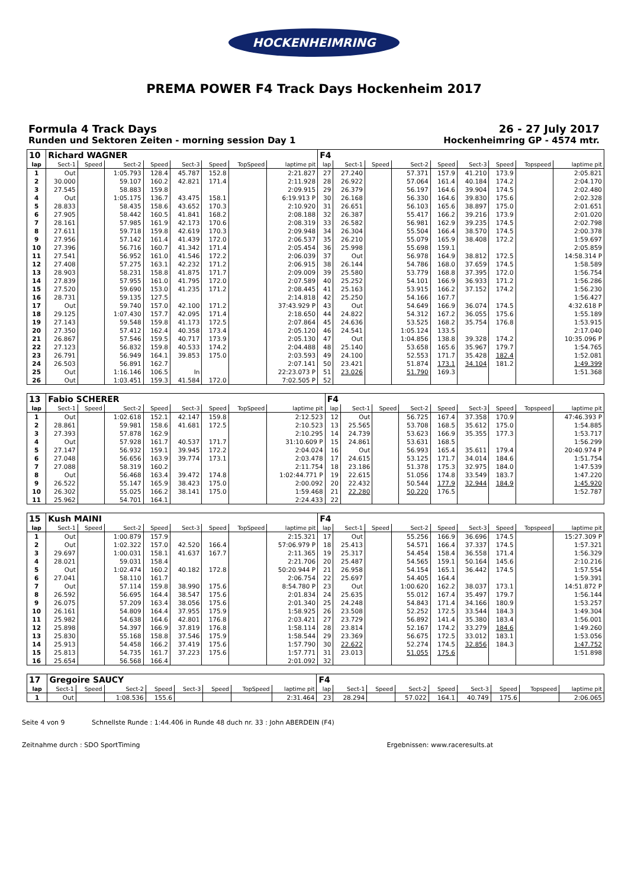HOCKENHEIMRING
PREMA POWER F4 Track Days Hockenheim 2017
Formula 4 Track Days
Runden und Sektoren Zeiten - morning session Day 1
26 - 27 July 2017
Hockenheimring GP - 4574 mtr.
| 10 | Richard WAGNER | | | | | | | | F4 | | | | | | | | |
| lap | Sect-1 | Speed | Sect-2 | Speed | Sect-3 | Speed | TopSpeed | laptime pit | lap | Sect-1 | Speed | Sect-2 | Speed | Sect-3 | Speed | Topspeed | laptime pit |
| 1 | Out | | 1:05.793 | 128.4 | 45.787 | 152.8 | | 2:21.827 | 27 | 27.240 | | 57.371 | 157.9 | 41.210 | 173.9 | | 2:05.821 |
| 2 | 30.000 | | 59.107 | 160.2 | 42.821 | 171.4 | | 2:11.928 | 28 | 26.922 | | 57.064 | 161.4 | 40.184 | 174.2 | | 2:04.170 |
| 3 | 27.545 | | 58.883 | 159.8 | | | | 2:09.915 | 29 | 26.379 | | 56.197 | 164.6 | 39.904 | 174.5 | | 2:02.480 |
| 4 | Out | | 1:05.175 | 136.7 | 43.475 | 158.1 | | 6:19.913 P | 30 | 26.168 | | 56.330 | 164.6 | 39.830 | 175.6 | | 2:02.328 |
| 5 | 28.833 | | 58.435 | 158.6 | 43.652 | 170.3 | | 2:10.920 | 31 | 26.651 | | 56.103 | 165.6 | 38.897 | 175.0 | | 2:01.651 |
| 6 | 27.905 | | 58.442 | 160.5 | 41.841 | 168.2 | | 2:08.188 | 32 | 26.387 | | 55.417 | 166.2 | 39.216 | 173.9 | | 2:01.020 |
| 7 | 28.161 | | 57.985 | 161.9 | 42.173 | 170.6 | | 2:08.319 | 33 | 26.582 | | 56.981 | 162.9 | 39.235 | 174.5 | | 2:02.798 |
| 8 | 27.611 | | 59.718 | 159.8 | 42.619 | 170.3 | | 2:09.948 | 34 | 26.304 | | 55.504 | 166.4 | 38.570 | 174.5 | | 2:00.378 |
| 9 | 27.956 | | 57.142 | 161.4 | 41.439 | 172.0 | | 2:06.537 | 35 | 26.210 | | 55.079 | 165.9 | 38.408 | 172.2 | | 1:59.697 |
| 10 | 27.396 | | 56.716 | 160.7 | 41.342 | 171.4 | | 2:05.454 | 36 | 25.998 | | 55.698 | 159.1 | | | | 2:05.859 |
| 11 | 27.541 | | 56.952 | 161.0 | 41.546 | 172.2 | | 2:06.039 | 37 | Out | | 56.978 | 164.9 | 38.812 | 172.5 | | 14:58.314 P |
| 12 | 27.408 | | 57.275 | 163.1 | 42.232 | 171.2 | | 2:06.915 | 38 | 26.144 | | 54.786 | 168.0 | 37.659 | 174.5 | | 1:58.589 |
| 13 | 28.903 | | 58.231 | 158.8 | 41.875 | 171.7 | | 2:09.009 | 39 | 25.580 | | 53.779 | 168.8 | 37.395 | 172.0 | | 1:56.754 |
| 14 | 27.839 | | 57.955 | 161.0 | 41.795 | 172.0 | | 2:07.589 | 40 | 25.252 | | 54.101 | 166.9 | 36.933 | 171.2 | | 1:56.286 |
| 15 | 27.520 | | 59.690 | 153.0 | 41.235 | 171.2 | | 2:08.445 | 41 | 25.163 | | 53.915 | 166.2 | 37.152 | 174.2 | | 1:56.230 |
| 16 | 28.731 | | 59.135 | 127.5 | | | | 2:14.818 | 42 | 25.250 | | 54.166 | 167.7 | | | | 1:56.427 |
| 17 | Out | | 59.740 | 157.0 | 42.100 | 171.2 | | 37:43.929 P | 43 | Out | | 54.649 | 166.9 | 36.074 | 174.5 | | 4:32.618 P |
| 18 | 29.125 | | 1:07.430 | 157.7 | 42.095 | 171.4 | | 2:18.650 | 44 | 24.822 | | 54.312 | 167.2 | 36.055 | 175.6 | | 1:55.189 |
| 19 | 27.143 | | 59.548 | 159.8 | 41.173 | 172.5 | | 2:07.864 | 45 | 24.636 | | 53.525 | 168.2 | 35.754 | 176.8 | | 1:53.915 |
| 20 | 27.350 | | 57.412 | 162.4 | 40.358 | 173.4 | | 2:05.120 | 46 | 24.541 | | 1:05.124 | 133.5 | | | | 2:17.040 |
| 21 | 26.867 | | 57.546 | 159.5 | 40.717 | 173.9 | | 2:05.130 | 47 | Out | | 1:04.856 | 138.8 | 39.328 | 174.2 | | 10:35.096 P |
| 22 | 27.123 | | 56.832 | 159.8 | 40.533 | 174.2 | | 2:04.488 | 48 | 25.140 | | 53.658 | 165.6 | 35.967 | 179.7 | | 1:54.765 |
| 23 | 26.791 | | 56.949 | 164.1 | 39.853 | 175.0 | | 2:03.593 | 49 | 24.100 | | 52.553 | 171.7 | 35.428 | 182.4 | | 1:52.081 |
| 24 | 26.503 | | 56.891 | 162.7 | | | | 2:07.141 | 50 | 23.421 | | 51.874 | 173.1 | 34.104 | 181.2 | | 1:49.399 |
| 25 | Out | | 1:16.146 | 106.5 | In | | | 22:23.073 P | 51 | 23.026 | | 51.790 | 169.3 | | | | 1:51.368 |
| 26 | Out | | 1:03.451 | 159.3 | 41.584 | 172.0 | | 7:02.505 P | 52 | | | | | | | | |
| 13 | Fabio SCHERER | | | | | | | | F4 | | | | | | | | |
| lap | Sect-1 | Speed | Sect-2 | Speed | Sect-3 | Speed | TopSpeed | laptime pit | lap | Sect-1 | Speed | Sect-2 | Speed | Sect-3 | Speed | Topspeed | laptime pit |
| 1 | Out | | 1:02.618 | 152.1 | 42.147 | 159.8 | | 2:12.523 | 12 | Out | | 56.725 | 167.4 | 37.358 | 170.9 | | 47:46.393 P |
| 2 | 28.861 | | 59.981 | 158.6 | 41.681 | 172.5 | | 2:10.523 | 13 | 25.565 | | 53.708 | 168.5 | 35.612 | 175.0 | | 1:54.885 |
| 3 | 27.393 | | 57.878 | 162.9 | | | | 2:10.295 | 14 | 24.739 | | 53.623 | 166.9 | 35.355 | 177.3 | | 1:53.717 |
| 4 | Out | | 57.928 | 161.7 | 40.537 | 171.7 | | 31:10.609 P | 15 | 24.861 | | 53.631 | 168.5 | | | | 1:56.299 |
| 5 | 27.147 | | 56.932 | 159.1 | 39.945 | 172.2 | | 2:04.024 | 16 | Out | | 56.993 | 165.4 | 35.611 | 179.4 | | 20:40.974 P |
| 6 | 27.048 | | 56.656 | 163.9 | 39.774 | 173.1 | | 2:03.478 | 17 | 24.615 | | 53.125 | 171.7 | 34.014 | 184.6 | | 1:51.754 |
| 7 | 27.088 | | 58.319 | 160.2 | | | | 2:11.754 | 18 | 23.186 | | 51.378 | 175.3 | 32.975 | 184.0 | | 1:47.539 |
| 8 | Out | | 56.468 | 163.4 | 39.472 | 174.8 | | 1:02:44.771 P | 19 | 22.615 | | 51.056 | 174.8 | 33.549 | 183.7 | | 1:47.220 |
| 9 | 26.522 | | 55.147 | 165.9 | 38.423 | 175.0 | | 2:00.092 | 20 | 22.432 | | 50.544 | 177.9 | 32.944 | 184.9 | | 1:45.920 |
| 10 | 26.302 | | 55.025 | 166.2 | 38.141 | 175.0 | | 1:59.468 | 21 | 22.280 | | 50.220 | 176.5 | | | | 1:52.787 |
| 11 | 25.962 | | 54.701 | 164.1 | | | | 2:24.433 | 22 | | | | | | | | |
| 15 | Kush MAINI | | | | | | | | F4 | | | | | | | | |
| lap | Sect-1 | Speed | Sect-2 | Speed | Sect-3 | Speed | TopSpeed | laptime pit | lap | Sect-1 | Speed | Sect-2 | Speed | Sect-3 | Speed | Topspeed | laptime pit |
| 1 | Out | | 1:00.879 | 157.9 | | | | 2:15.321 | 17 | Out | | 55.256 | 166.9 | 36.696 | 174.5 | | 15:27.309 P |
| 2 | Out | | 1:02.322 | 157.0 | 42.520 | 166.4 | | 57:06.979 P | 18 | 25.413 | | 54.571 | 166.4 | 37.337 | 174.5 | | 1:57.321 |
| 3 | 29.697 | | 1:00.031 | 158.1 | 41.637 | 167.7 | | 2:11.365 | 19 | 25.317 | | 54.454 | 158.4 | 36.558 | 171.4 | | 1:56.329 |
| 4 | 28.021 | | 59.031 | 158.4 | | | | 2:21.706 | 20 | 25.487 | | 54.565 | 159.1 | 50.164 | 145.6 | | 2:10.216 |
| 5 | Out | | 1:02.474 | 160.2 | 40.182 | 172.8 | | 50:20.944 P | 21 | 26.958 | | 54.154 | 165.1 | 36.442 | 174.5 | | 1:57.554 |
| 6 | 27.041 | | 58.110 | 161.7 | | | | 2:06.754 | 22 | 25.697 | | 54.405 | 164.4 | | | | 1:59.391 |
| 7 | Out | | 57.114 | 159.8 | 38.990 | 175.6 | | 8:54.780 P | 23 | Out | | 1:00.620 | 162.2 | 38.037 | 173.1 | | 14:51.872 P |
| 8 | 26.592 | | 56.695 | 164.4 | 38.547 | 175.6 | | 2:01.834 | 24 | 25.635 | | 55.012 | 167.4 | 35.497 | 179.7 | | 1:56.144 |
| 9 | 26.075 | | 57.209 | 163.4 | 38.056 | 175.6 | | 2:01.340 | 25 | 24.248 | | 54.843 | 171.4 | 34.166 | 180.9 | | 1:53.257 |
| 10 | 26.161 | | 54.809 | 164.4 | 37.955 | 175.9 | | 1:58.925 | 26 | 23.508 | | 52.252 | 172.5 | 33.544 | 184.3 | | 1:49.304 |
| 11 | 25.982 | | 54.638 | 164.6 | 42.801 | 176.8 | | 2:03.421 | 27 | 23.729 | | 56.892 | 141.4 | 35.380 | 183.4 | | 1:56.001 |
| 12 | 25.898 | | 54.397 | 166.9 | 37.819 | 176.8 | | 1:58.114 | 28 | 23.814 | | 52.167 | 174.2 | 33.279 | 184.6 | | 1:49.260 |
| 13 | 25.830 | | 55.168 | 158.8 | 37.546 | 175.9 | | 1:58.544 | 29 | 23.369 | | 56.675 | 172.5 | 33.012 | 183.1 | | 1:53.056 |
| 14 | 25.913 | | 54.458 | 166.2 | 37.419 | 175.6 | | 1:57.790 | 30 | 22.622 | | 52.274 | 174.5 | 32.856 | 184.3 | | 1:47.752 |
| 15 | 25.813 | | 54.735 | 161.7 | 37.223 | 175.6 | | 1:57.771 | 31 | 23.013 | | 51.055 | 175.6 | | | | 1:51.898 |
| 16 | 25.654 | | 56.568 | 166.4 | | | | 2:01.092 | 32 | | | | | | | | |
| 17 | Gregoire SAUCY | | | | | | | | F4 | | | | | | | | |
| lap | Sect-1 | Speed | Sect-2 | Speed | Sect-3 | Speed | TopSpeed | laptime pit | lap | Sect-1 | Speed | Sect-2 | Speed | Sect-3 | Speed | Topspeed | laptime pit |
| 1 | Out | | 1:08.536 | 155.6 | | | | 2:31.464 | 23 | 28.294 | | 57.022 | 164.1 | 40.749 | 175.6 | | 2:06.065 |
Seite 4 von 9 Schnellste Runde : 1:44.406 in Runde 48 duch nr. 33 : John ABERDEIN (F4)
Zeitnahme durch : SDO SportTiming Ergebnissen: www.raceresults.at